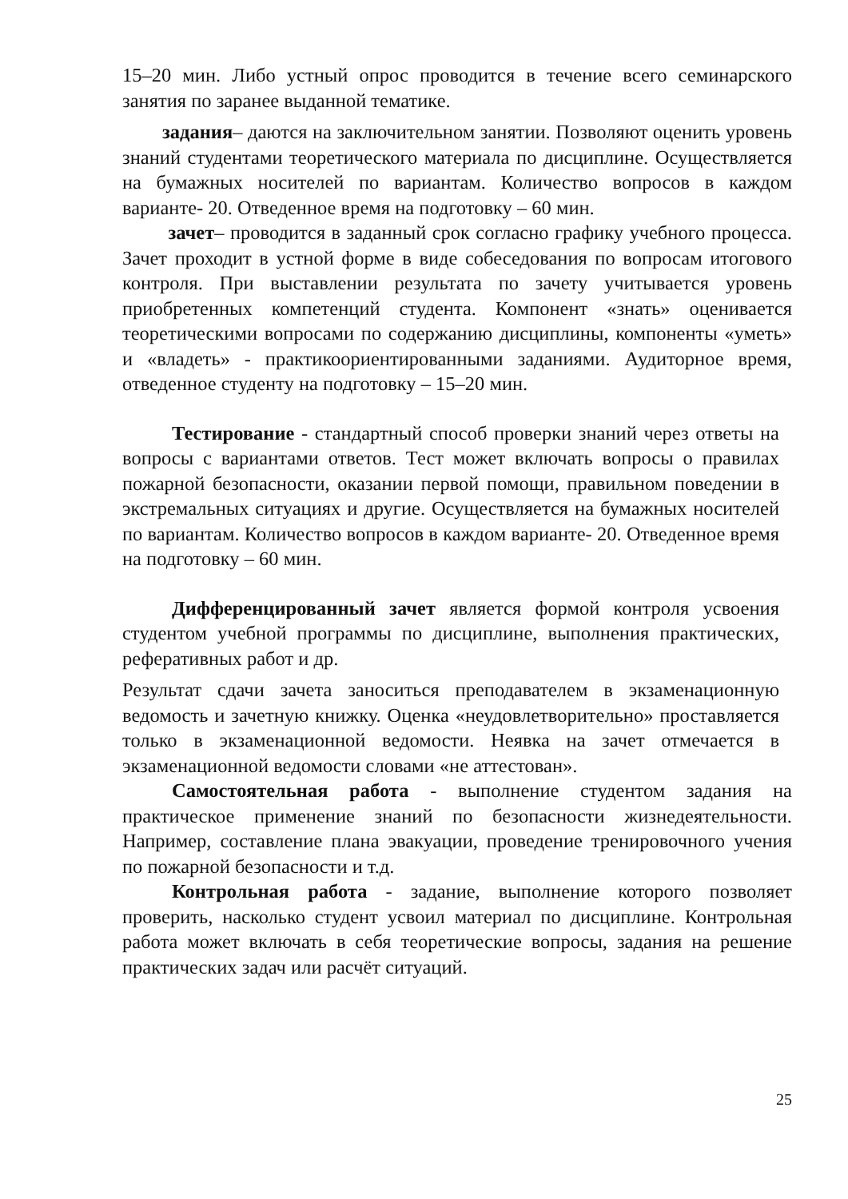15–20 мин. Либо устный опрос проводится в течение всего семинарского занятия по заранее выданной тематике.
задания– даются на заключительном занятии. Позволяют оценить уровень знаний студентами теоретического материала по дисциплине. Осуществляется на бумажных носителей по вариантам. Количество вопросов в каждом варианте- 20. Отведенное время на подготовку – 60 мин.
зачет– проводится в заданный срок согласно графику учебного процесса. Зачет проходит в устной форме в виде собеседования по вопросам итогового контроля. При выставлении результата по зачету учитывается уровень приобретенных компетенций студента. Компонент «знать» оценивается теоретическими вопросами по содержанию дисциплины, компоненты «уметь» и «владеть» - практикоориентированными заданиями. Аудиторное время, отведенное студенту на подготовку – 15–20 мин.
Тестирование - стандартный способ проверки знаний через ответы на вопросы с вариантами ответов. Тест может включать вопросы о правилах пожарной безопасности, оказании первой помощи, правильном поведении в экстремальных ситуациях и другие. Осуществляется на бумажных носителей по вариантам. Количество вопросов в каждом варианте- 20. Отведенное время на подготовку – 60 мин.
Дифференцированный зачет является формой контроля усвоения студентом учебной программы по дисциплине, выполнения практических, реферативных работ и др.
Результат сдачи зачета заноситься преподавателем в экзаменационную ведомость и зачетную книжку. Оценка «неудовлетворительно» проставляется только в экзаменационной ведомости. Неявка на зачет отмечается в экзаменационной ведомости словами «не аттестован».
Самостоятельная работа - выполнение студентом задания на практическое применение знаний по безопасности жизнедеятельности. Например, составление плана эвакуации, проведение тренировочного учения по пожарной безопасности и т.д.
Контрольная работа - задание, выполнение которого позволяет проверить, насколько студент усвоил материал по дисциплине. Контрольная работа может включать в себя теоретические вопросы, задания на решение практических задач или расчёт ситуаций.
25